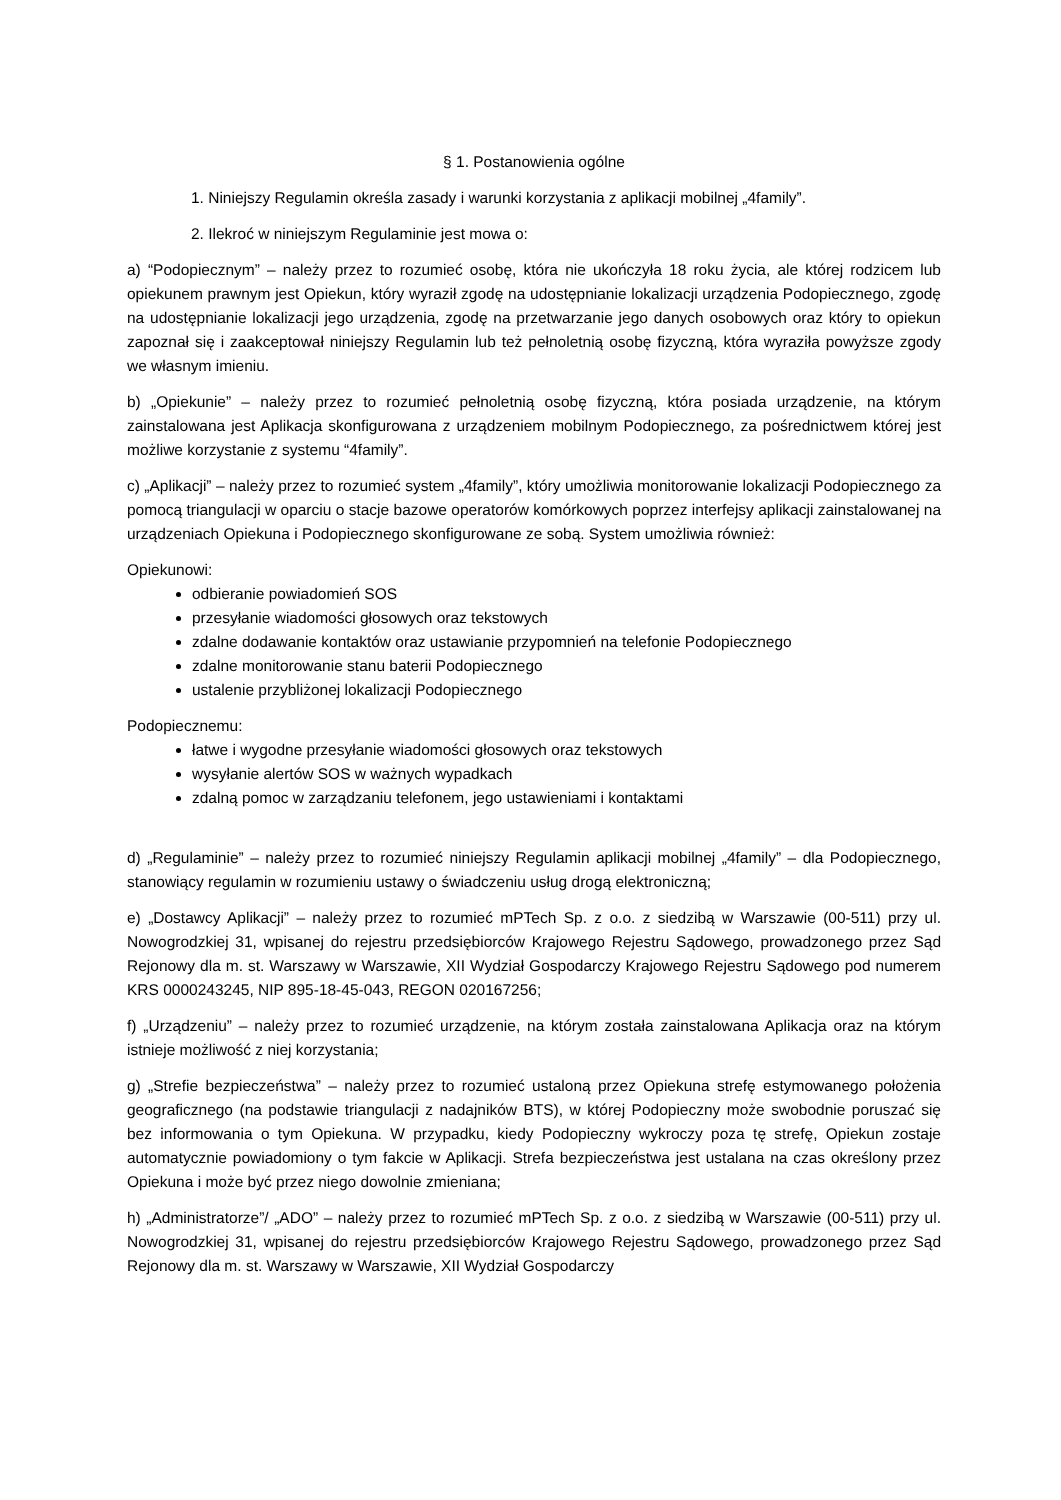§ 1. Postanowienia ogólne
1. Niniejszy Regulamin określa zasady i warunki korzystania z aplikacji mobilnej „4family”.
2. Ilekroć w niniejszym Regulaminie jest mowa o:
a) “Podopiecznym” – należy przez to rozumieć osobę, która nie ukończyła 18 roku życia, ale której rodzicem lub opiekunem prawnym jest Opiekun, który wyraził zgodę na udostępnianie lokalizacji urządzenia Podopiecznego, zgodę na udostępnianie lokalizacji jego urządzenia, zgodę na przetwarzanie jego danych osobowych oraz który to opiekun zapoznał się i zaakceptował niniejszy Regulamin lub też pełnoletnią osobę fizyczną, która wyraziła powyższe zgody we własnym imieniu.
b) „Opiekunie” – należy przez to rozumieć pełnoletnią osobę fizyczną, która posiada urządzenie, na którym zainstalowana jest Aplikacja skonfigurowana z urządzeniem mobilnym Podopiecznego, za pośrednictwem której jest możliwe korzystanie z systemu “4family”.
c) „Aplikacji” – należy przez to rozumieć system „4family”, który umożliwia monitorowanie lokalizacji Podopiecznego za pomocą triangulacji w oparciu o stacje bazowe operatorów komórkowych poprzez interfejsy aplikacji zainstalowanej na urządzeniach Opiekuna i Podopiecznego skonfigurowane ze sobą. System umożliwia również:
Opiekunowi:
odbieranie powiadomień SOS
przesyłanie wiadomości głosowych oraz tekstowych
zdalne dodawanie kontaktów oraz ustawianie przypomnień na telefonie Podopiecznego
zdalne monitorowanie stanu baterii Podopiecznego
ustalenie przybliżonej lokalizacji Podopiecznego
Podopiecznemu:
łatwe i wygodne przesyłanie wiadomości głosowych oraz tekstowych
wysyłanie alertów SOS w ważnych wypadkach
zdalną pomoc w zarządzaniu telefonem, jego ustawieniami i kontaktami
d) „Regulaminie” – należy przez to rozumieć niniejszy Regulamin aplikacji mobilnej „4family” – dla Podopiecznego, stanowiący regulamin w rozumieniu ustawy o świadczeniu usług drogą elektroniczną;
e) „Dostawcy Aplikacji” – należy przez to rozumieć mPTech Sp. z o.o. z siedzibą w Warszawie (00-511) przy ul. Nowogrodzkiej 31, wpisanej do rejestru przedsiębiorców Krajowego Rejestru Sądowego, prowadzonego przez Sąd Rejonowy dla m. st. Warszawy w Warszawie, XII Wydział Gospodarczy Krajowego Rejestru Sądowego pod numerem KRS 0000243245, NIP 895-18-45-043, REGON 020167256;
f) „Urządzeniu” – należy przez to rozumieć urządzenie, na którym została zainstalowana Aplikacja oraz na którym istnieje możliwość z niej korzystania;
g) „Strefie bezpieczeństwa” – należy przez to rozumieć ustaloną przez Opiekuna strefę estymowanego położenia geograficznego (na podstawie triangulacji z nadajników BTS), w której Podopieczny może swobodnie poruszać się bez informowania o tym Opiekuna. W przypadku, kiedy Podopieczny wykroczy poza tę strefę, Opiekun zostaje automatycznie powiadomiony o tym fakcie w Aplikacji. Strefa bezpieczeństwa jest ustalana na czas określony przez Opiekuna i może być przez niego dowolnie zmieniana;
h) „Administratorze”/ „ADO” – należy przez to rozumieć mPTech Sp. z o.o. z siedzibą w Warszawie (00-511) przy ul. Nowogrodzkiej 31, wpisanej do rejestru przedsiębiorców Krajowego Rejestru Sądowego, prowadzonego przez Sąd Rejonowy dla m. st. Warszawy w Warszawie, XII Wydział Gospodarczy